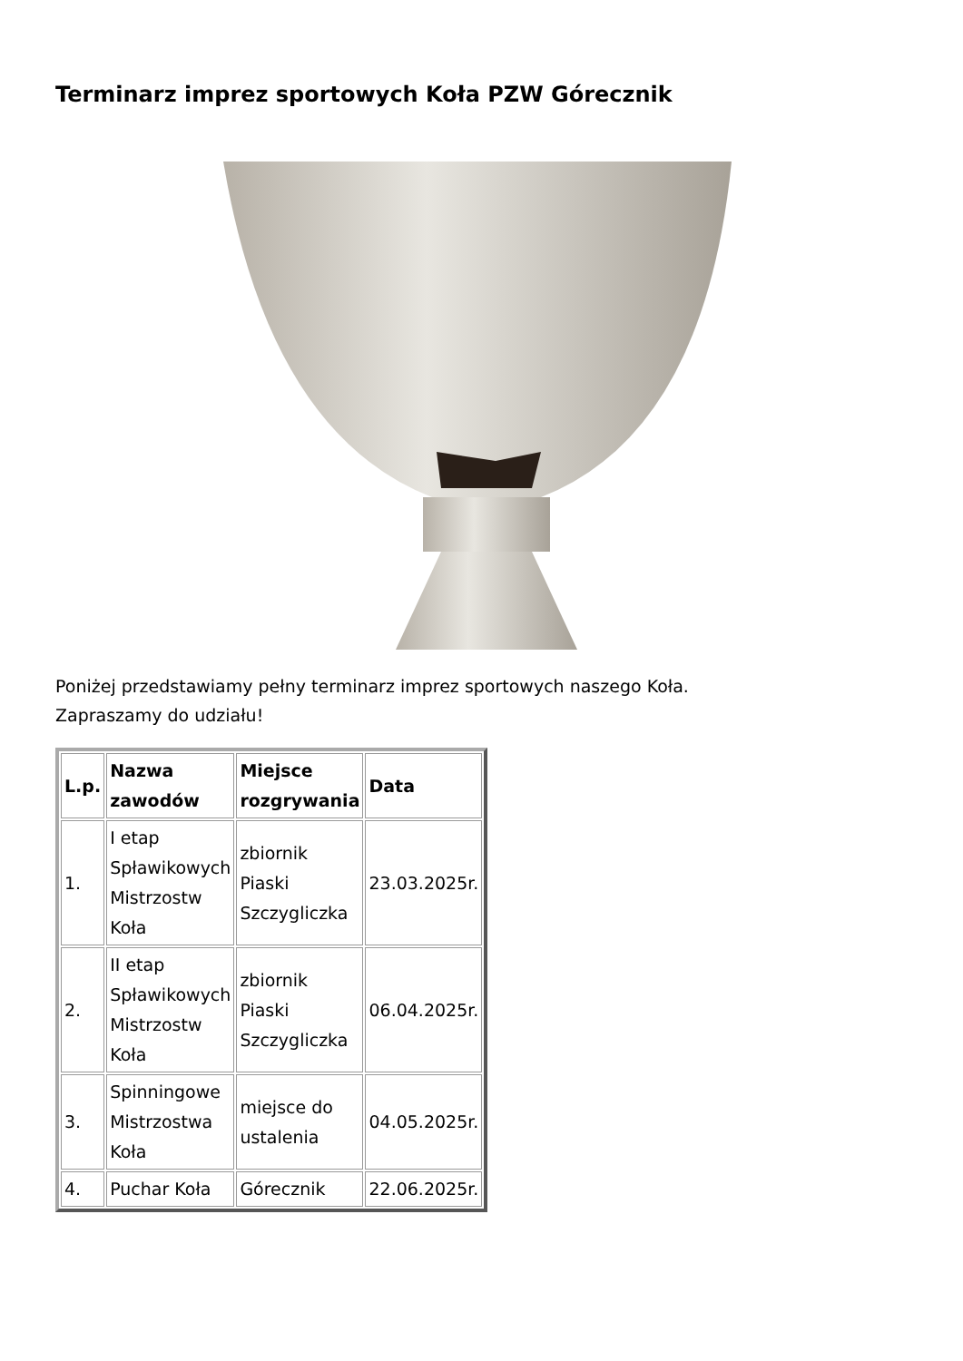Terminarz imprez sportowych Koła PZW Górecznik
Poniżej przedstawiamy pełny terminarz imprez sportowych naszego Koła.
Zapraszamy do udziału!
| L.p. | Nazwa zawodów | Miejsce rozgrywania | Data |
| --- | --- | --- | --- |
| 1. | I etap Spławikowych Mistrzostw Koła | zbiornik Piaski Szczygliczka | 23.03.2025r. |
| 2. | II etap Spławikowych Mistrzostw Koła | zbiornik Piaski Szczygliczka | 06.04.2025r. |
| 3. | Spinningowe Mistrzostwa Koła | miejsce do ustalenia | 04.05.2025r. |
| 4. | Puchar Koła | Górecznik | 22.06.2025r. |